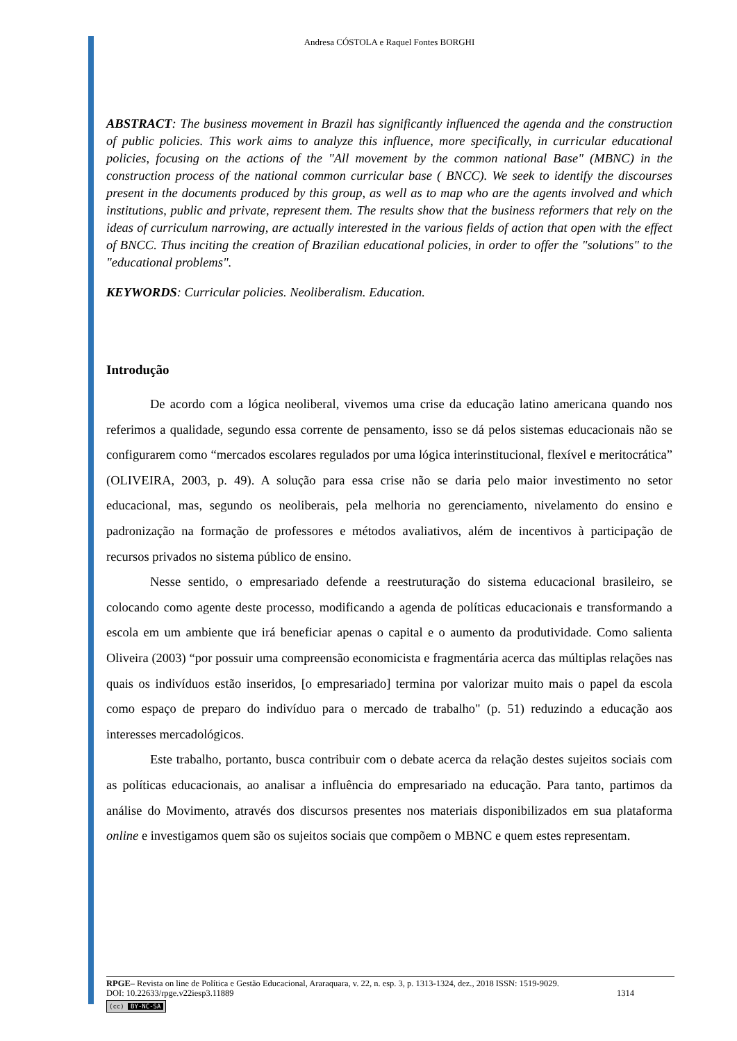Andresa CÓSTOLA e Raquel Fontes BORGHI
ABSTRACT: The business movement in Brazil has significantly influenced the agenda and the construction of public policies. This work aims to analyze this influence, more specifically, in curricular educational policies, focusing on the actions of the "All movement by the common national Base" (MBNC) in the construction process of the national common curricular base ( BNCC). We seek to identify the discourses present in the documents produced by this group, as well as to map who are the agents involved and which institutions, public and private, represent them. The results show that the business reformers that rely on the ideas of curriculum narrowing, are actually interested in the various fields of action that open with the effect of BNCC. Thus inciting the creation of Brazilian educational policies, in order to offer the "solutions" to the "educational problems".
KEYWORDS: Curricular policies. Neoliberalism. Education.
Introdução
De acordo com a lógica neoliberal, vivemos uma crise da educação latino americana quando nos referimos a qualidade, segundo essa corrente de pensamento, isso se dá pelos sistemas educacionais não se configurarem como “mercados escolares regulados por uma lógica interinstitucional, flexível e meritocrática” (OLIVEIRA, 2003, p. 49). A solução para essa crise não se daria pelo maior investimento no setor educacional, mas, segundo os neoliberais, pela melhoria no gerenciamento, nivelamento do ensino e padronização na formação de professores e métodos avaliativos, além de incentivos à participação de recursos privados no sistema público de ensino.
Nesse sentido, o empresariado defende a reestruturação do sistema educacional brasileiro, se colocando como agente deste processo, modificando a agenda de políticas educacionais e transformando a escola em um ambiente que irá beneficiar apenas o capital e o aumento da produtividade. Como salienta Oliveira (2003) “por possuir uma compreensão economicista e fragmentária acerca das múltiplas relações nas quais os indivíduos estão inseridos, [o empresariado] termina por valorizar muito mais o papel da escola como espaço de preparo do indivíduo para o mercado de trabalho" (p. 51) reduzindo a educação aos interesses mercadológicos.
Este trabalho, portanto, busca contribuir com o debate acerca da relação destes sujeitos sociais com as políticas educacionais, ao analisar a influência do empresariado na educação. Para tanto, partimos da análise do Movimento, através dos discursos presentes nos materiais disponibilizados em sua plataforma online e investigamos quem são os sujeitos sociais que compõem o MBNC e quem estes representam.
RPGE– Revista on line de Política e Gestão Educacional, Araraquara, v. 22, n. esp. 3, p. 1313-1324, dez., 2018 ISSN: 1519-9029.
DOI: 10.22633/rpge.v22iesp3.11889 1314
(cc) BY-NC-SA